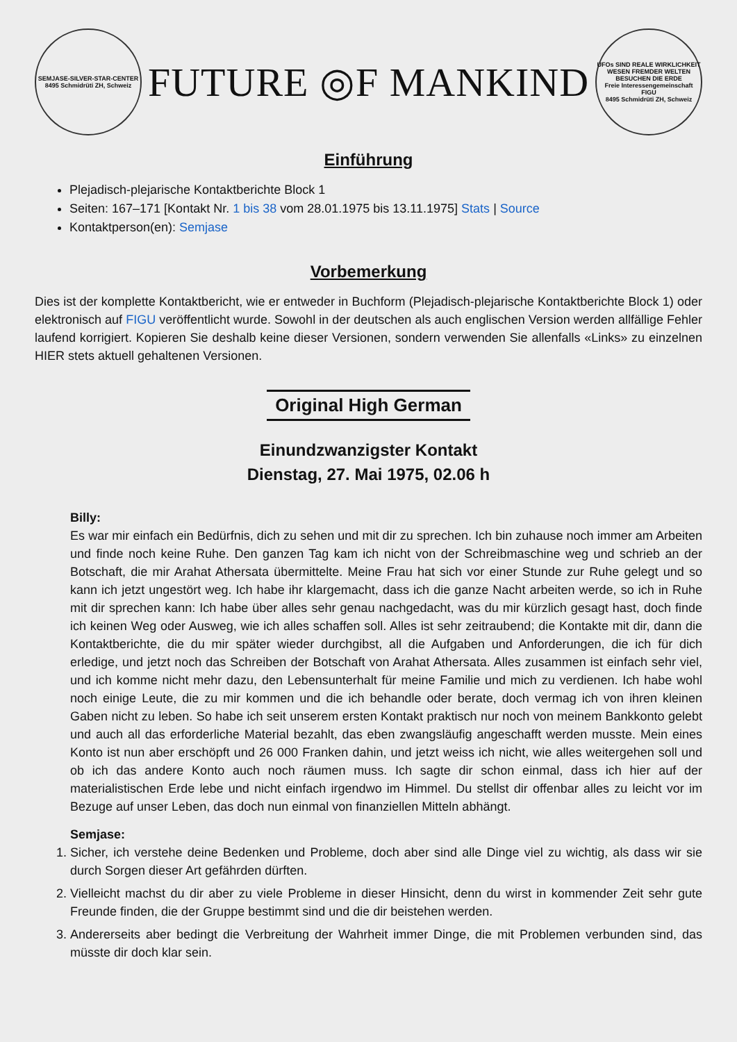SEMJASE-SILVER-STAR-CENTER
8495 Schmidrüti ZH, Schweiz
FUTURE ◎F MANKIND
UFOs SIND REALE WIRKLICHKEIT
WESEN FREMDER WELTEN BESUCHEN DIE ERDE
Freie Interessengemeinschaft FIGU
8495 Schmidrüti ZH, Schweiz
Einführung
Plejadisch-plejarische Kontaktberichte Block 1
Seiten: 167–171 [Kontakt Nr. 1 bis 38 vom 28.01.1975 bis 13.11.1975] Stats | Source
Kontaktperson(en): Semjase
Vorbemerkung
Dies ist der komplette Kontaktbericht, wie er entweder in Buchform (Plejadisch-plejarische Kontaktberichte Block 1) oder elektronisch auf FIGU veröffentlicht wurde. Sowohl in der deutschen als auch englischen Version werden allfällige Fehler laufend korrigiert. Kopieren Sie deshalb keine dieser Versionen, sondern verwenden Sie allenfalls «Links» zu einzelnen HIER stets aktuell gehaltenen Versionen.
Original High German
Einundzwanzigster Kontakt
Dienstag, 27. Mai 1975, 02.06 h
Billy:
Es war mir einfach ein Bedürfnis, dich zu sehen und mit dir zu sprechen. Ich bin zuhause noch immer am Arbeiten und finde noch keine Ruhe. Den ganzen Tag kam ich nicht von der Schreibmaschine weg und schrieb an der Botschaft, die mir Arahat Athersata übermittelte. Meine Frau hat sich vor einer Stunde zur Ruhe gelegt und so kann ich jetzt ungestört weg. Ich habe ihr klargemacht, dass ich die ganze Nacht arbeiten werde, so ich in Ruhe mit dir sprechen kann: Ich habe über alles sehr genau nachgedacht, was du mir kürzlich gesagt hast, doch finde ich keinen Weg oder Ausweg, wie ich alles schaffen soll. Alles ist sehr zeitraubend; die Kontakte mit dir, dann die Kontaktberichte, die du mir später wieder durchgibst, all die Aufgaben und Anforderungen, die ich für dich erledige, und jetzt noch das Schreiben der Botschaft von Arahat Athersata. Alles zusammen ist einfach sehr viel, und ich komme nicht mehr dazu, den Lebensunterhalt für meine Familie und mich zu verdienen. Ich habe wohl noch einige Leute, die zu mir kommen und die ich behandle oder berate, doch vermag ich von ihren kleinen Gaben nicht zu leben. So habe ich seit unserem ersten Kontakt praktisch nur noch von meinem Bankkonto gelebt und auch all das erforderliche Material bezahlt, das eben zwangsläufig angeschafft werden musste. Mein eines Konto ist nun aber erschöpft und 26 000 Franken dahin, und jetzt weiss ich nicht, wie alles weitergehen soll und ob ich das andere Konto auch noch räumen muss. Ich sagte dir schon einmal, dass ich hier auf der materialistischen Erde lebe und nicht einfach irgendwo im Himmel. Du stellst dir offenbar alles zu leicht vor im Bezuge auf unser Leben, das doch nun einmal von finanziellen Mitteln abhängt.
Semjase:
1. Sicher, ich verstehe deine Bedenken und Probleme, doch aber sind alle Dinge viel zu wichtig, als dass wir sie durch Sorgen dieser Art gefährden dürften.
2. Vielleicht machst du dir aber zu viele Probleme in dieser Hinsicht, denn du wirst in kommender Zeit sehr gute Freunde finden, die der Gruppe bestimmt sind und die dir beistehen werden.
3. Andererseits aber bedingt die Verbreitung der Wahrheit immer Dinge, die mit Problemen verbunden sind, das müsste dir doch klar sein.